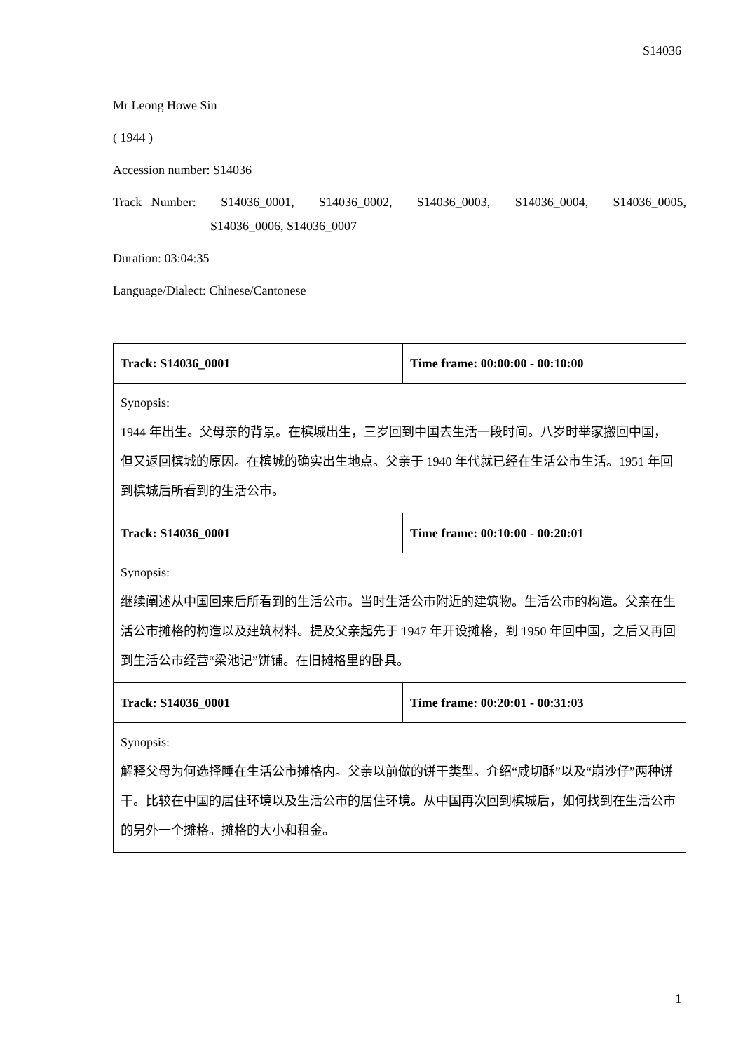S14036
Mr Leong Howe Sin
( 1944 )
Accession number: S14036
Track Number: S14036_0001, S14036_0002, S14036_0003, S14036_0004, S14036_0005,
S14036_0006, S14036_0007
Duration: 03:04:35
Language/Dialect: Chinese/Cantonese
| Track: S14036_0001 | Time frame: 00:00:00 - 00:10:00 |
| Synopsis: 1944 年出生。父母亲的背景。在槟城出生，三岁回到中国去生活一段时间。八岁时举家搬回中国，但又返回槟城的原因。在槟城的确实出生地点。父亲于 1940 年代就已经在生活公市生活。1951 年回到槟城后所看到的生活公市。 | |
| Track: S14036_0001 | Time frame: 00:10:00 - 00:20:01 |
| Synopsis: 继续阐述从中国回来后所看到的生活公市。当时生活公市附近的建筑物。生活公市的构造。父亲在生活公市摊格的构造以及建筑材料。提及父亲起先于 1947 年开设摊格，到 1950 年回中国，之后又再回到生活公市经营“梁池记”饼铺。在旧摊格里的卧具。 | |
| Track: S14036_0001 | Time frame: 00:20:01 - 00:31:03 |
| Synopsis: 解释父母为何选择睡在生活公市摊格内。父亲以前做的饼干类型。介绍“咸切酥”以及“崩沙仔”两种饼干。比较在中国的居住环境以及生活公市的居住环境。从中国再次回到槟城后，如何找到在生活公市的另外一个摊格。摊格的大小和租金。 | |
1